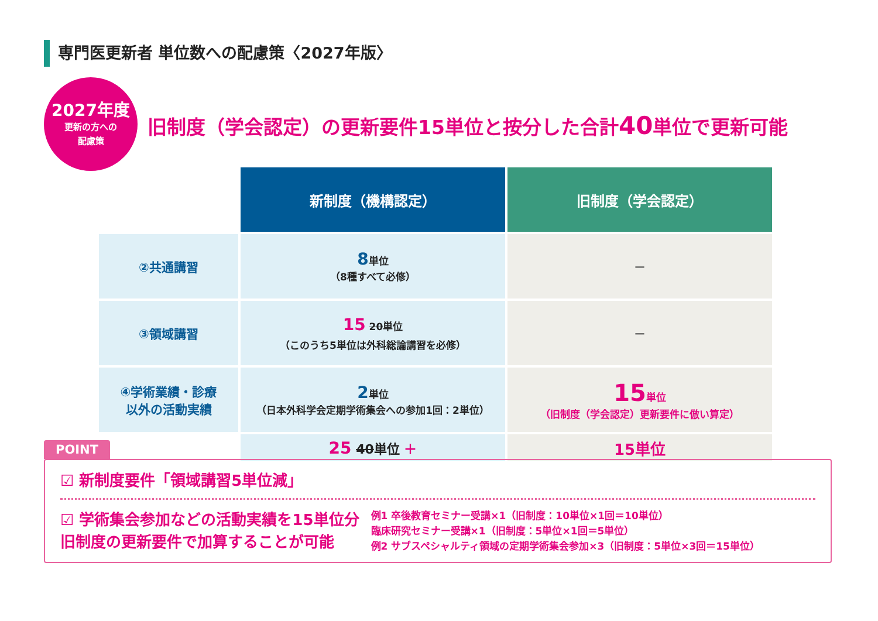専門医更新者 単位数への配慮策〈2027年版〉
2027年度
更新の方への
配慮策
旧制度（学会認定）の更新要件15単位と按分した合計40単位で更新可能
| | 新制度（機構認定） | 旧制度（学会認定） |
| ②共通講習 | 8 単位 （8種すべて必修） | — |
| ③領域講習 | 15 20 単位 （このうち5単位は外科総論講習を必修） | — |
| ④学術業績・診療 以外の活動実績 | 2 単位 （日本外科学会定期学術集会への参加1回：2単位） | 15 単位 （旧制度（学会認定）更新要件に倣い算定） |
| | 25 40 単位 ＋ | 15単位 |
POINT
☑ 新制度要件「領域講習5単位減」
☑ 学術集会参加などの活動実績を15単位分
旧制度の更新要件で加算することが可能
例1 卒後教育セミナー受講×1（旧制度：10単位×1回＝10単位）
臨床研究セミナー受講×1（旧制度：5単位×1回＝5単位）
例2 サブスペシャルティ領域の定期学術集会参加×3（旧制度：5単位×3回＝15単位）